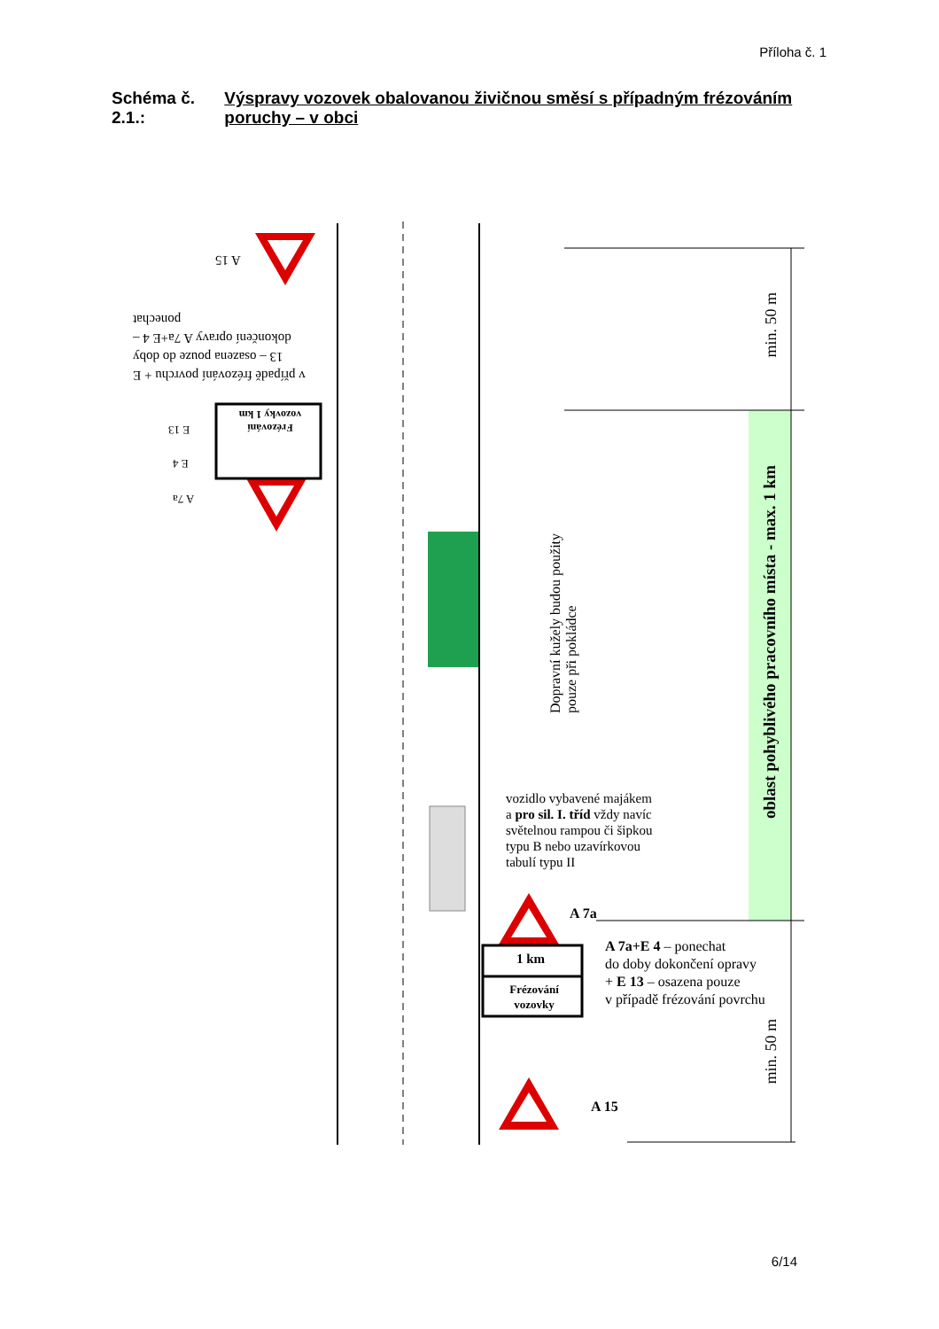Příloha č. 1
Schéma č. 2.1.: Výspravy vozovek obalovanou živičnou směsí s případným frézováním poruchy – v obci
A 15
v případě frézování povrchu + E 13 – osazena pouze do doby dokončení opravy A 7a+E 4 – ponechat
E 13
E 4
A 7a
Frézování vozovky 1 km
Dopravní kužely budou použity pouze při pokládce
min. 50 m
oblast pohyblivého pracovního místa - max. 1 km
min. 50 m
vozidlo vybavené majákem
a pro sil. I. tříd vždy navíc
světelnou rampou či šipkou
typu B nebo uzavírkovou
tabulí typu II
A 7a
1 km
Frézování vozovky
A 7a+E 4 – ponechat
do doby dokončení opravy
+ E 13 – osazena pouze
v případě frézování povrchu
A 15
6/14